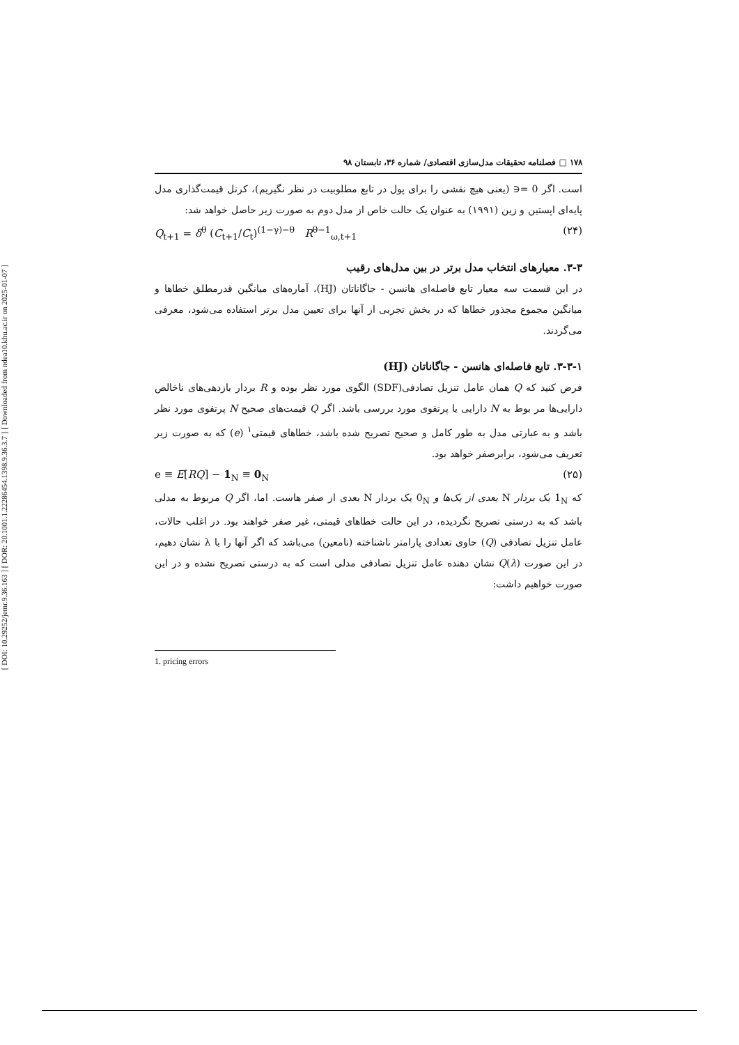[ DOI: 10.29252/jemr.9.36.163 ] [ DOR: 20.1001.1.22286454.1398.9.36.3.7 ] [ Downloaded from ndea10.khu.ac.ir on 2025-01-07 ]
۱۷۸ □ فصلنامه تحقیقات مدل‌سازی اقتصادی/ شماره ۳۶، تابستان ۹۸
است. اگر 0 =∈ (یعنی هیچ نقشی را برای پول در تابع مطلوبیت در نظر نگیریم)، کرنل قیمت‌گذاری مدل پایه‌ای اپستین و زین (۱۹۹۱) به عنوان یک حالت خاص از مدل دوم به صورت زیر حاصل خواهد شد:
Q<sub>t+1</sub> = δ<sup>θ</sup> (C<sub>t+1</sub>/C<sub>t</sub>)<sup>(1−γ)−θ</sup> R<sup>θ−1</sup><sub>ω,t+1</sub> (۲۴)
۳-۳. معیارهای انتخاب مدل برتر در بین مدل‌های رقیب
در این قسمت سه معیار تابع فاصله‌ای هانسن - جاگاناتان (HJ)، آماره‌های میانگین قدرمطلق خطاها و میانگین مجموع مجذور خطاها که در بخش تجربی از آنها برای تعیین مدل برتر استفاده می‌شود، معرفی می‌گردند.
۳-۳-۱. تابع فاصله‌ای هانسن - جاگاناتان (HJ)
فرض کنید که Q همان عامل تنزیل تصادفی(SDF) الگوی مورد نظر بوده و R بردار بازدهی‌های ناخالص دارایی‌ها مر بوط به N دارایی یا پرتفوی مورد بررسی باشد. اگر Q قیمت‌های صحیح N پرتفوی مورد نظر باشد و به عبارتی مدل به طور کامل و صحیح تصریح شده باشد، خطاهای قیمتی<sup>۱</sup> (e) که به صورت زیر تعریف می‌شود، برابرصفر خواهد بود.
e ≡ E[RQ] − 1<sub>N</sub> ≡ 0<sub>N</sub> (۲۵)
که 1<sub>N</sub> یک بردار N بعدی از یک‌ها و 0<sub>N</sub> یک بردار N بعدی از صفر هاست. اما، اگر Q مربوط به مدلی باشد که به درستی تصریح نگردیده، در این حالت خطاهای قیمتی، غیر صفر خواهند بود. در اغلب حالات، عامل تنزیل تصادفی (Q) حاوی تعدادی پارامتر ناشناخته (نامعین) می‌باشد که اگر آنها را با λ نشان دهیم، در این صورت Q(λ) نشان دهنده عامل تنزیل تصادفی مدلی است که به درستی تصریح نشده و در این صورت خواهیم داشت:
1. pricing errors